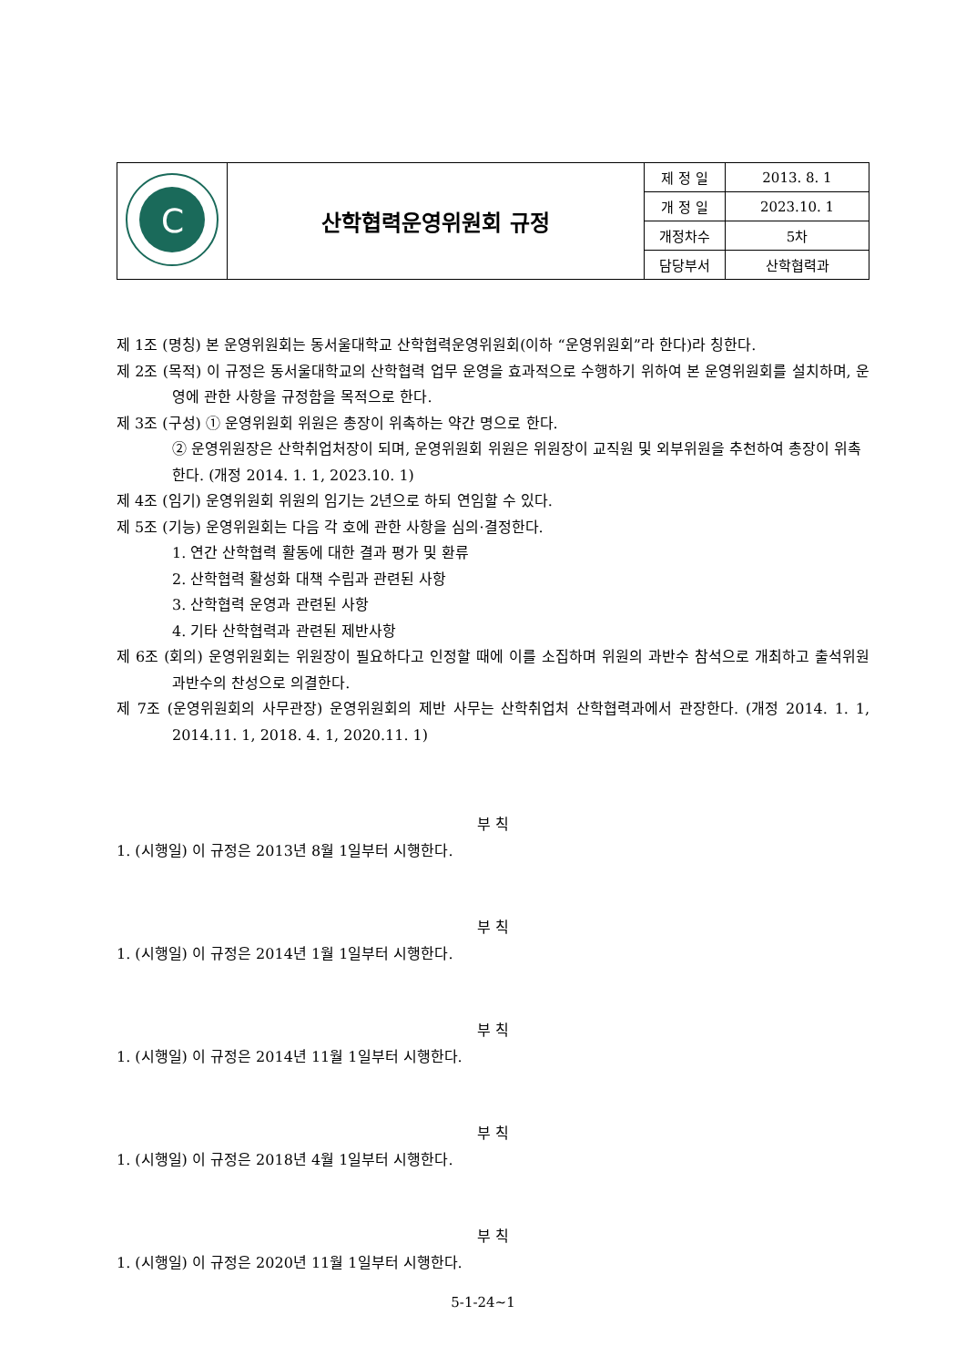| C | 산학협력운영위원회 규정 | 제 정 일 | 2013. 8. 1 |
| | | 개 정 일 | 2023.10. 1 |
| | | 개정차수 | 5차 |
| | | 담당부서 | 산학협력과 |
제 1조 (명칭) 본 운영위원회는 동서울대학교 산학협력운영위원회(이하 “운영위원회”라 한다)라 칭한다.
제 2조 (목적) 이 규정은 동서울대학교의 산학협력 업무 운영을 효과적으로 수행하기 위하여 본 운영위원회를 설치하며, 운영에 관한 사항을 규정함을 목적으로 한다.
제 3조 (구성) ① 운영위원회 위원은 총장이 위촉하는 약간 명으로 한다.
② 운영위원장은 산학취업처장이 되며, 운영위원회 위원은 위원장이 교직원 및 외부위원을 추천하여 총장이 위촉한다. (개정 2014. 1. 1, 2023.10. 1)
제 4조 (임기) 운영위원회 위원의 임기는 2년으로 하되 연임할 수 있다.
제 5조 (기능) 운영위원회는 다음 각 호에 관한 사항을 심의·결정한다.
1. 연간 산학협력 활동에 대한 결과 평가 및 환류
2. 산학협력 활성화 대책 수립과 관련된 사항
3. 산학협력 운영과 관련된 사항
4. 기타 산학협력과 관련된 제반사항
제 6조 (회의) 운영위원회는 위원장이 필요하다고 인정할 때에 이를 소집하며 위원의 과반수 참석으로 개최하고 출석위원 과반수의 찬성으로 의결한다.
제 7조 (운영위원회의 사무관장) 운영위원회의 제반 사무는 산학취업처 산학협력과에서 관장한다. (개정 2014. 1. 1, 2014.11. 1, 2018. 4. 1, 2020.11. 1)
부 칙
1. (시행일) 이 규정은 2013년 8월 1일부터 시행한다.
부 칙
1. (시행일) 이 규정은 2014년 1월 1일부터 시행한다.
부 칙
1. (시행일) 이 규정은 2014년 11월 1일부터 시행한다.
부 칙
1. (시행일) 이 규정은 2018년 4월 1일부터 시행한다.
부 칙
1. (시행일) 이 규정은 2020년 11월 1일부터 시행한다.
5-1-24∼1